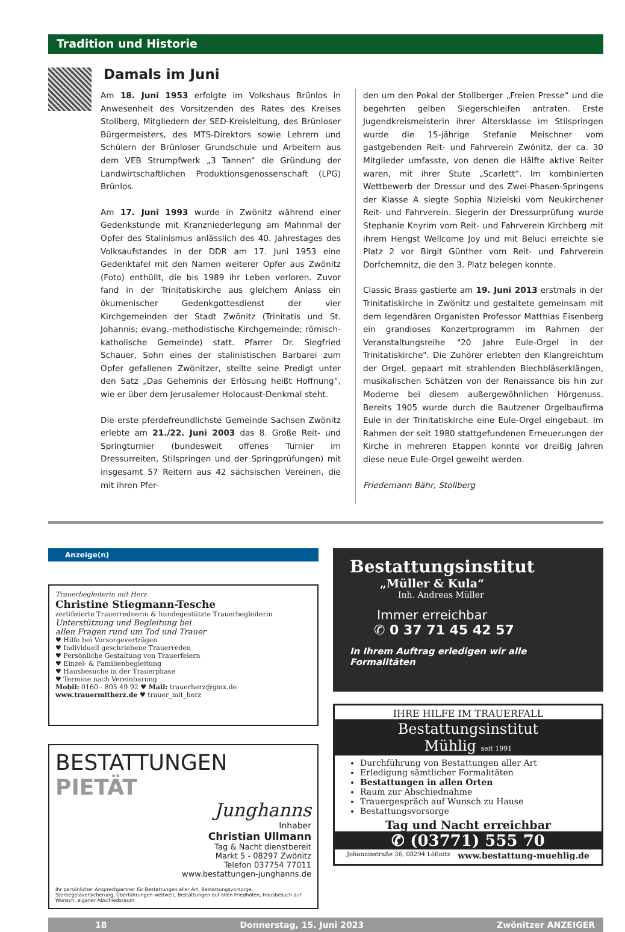Tradition und Historie
Damals im Juni
Am 18. Juni 1953 erfolgte im Volkshaus Brünlos in Anwesenheit des Vorsitzenden des Rates des Kreises Stollberg, Mitgliedern der SED-Kreisleitung, des Brünloser Bürgermeisters, des MTS-Direktors sowie Lehrern und Schülern der Brünloser Grundschule und Arbeitern aus dem VEB Strumpfwerk „3 Tannen“ die Gründung der Landwirtschaftlichen Produktionsgenossenschaft (LPG) Brünlos.
Am 17. Juni 1993 wurde in Zwönitz während einer Gedenkstunde mit Kranzniederlegung am Mahnmal der Opfer des Stalinismus anlässlich des 40. Jahrestages des Volksaufstandes in der DDR am 17. Juni 1953 eine Gedenktafel mit den Namen weiterer Opfer aus Zwönitz (Foto) enthüllt, die bis 1989 ihr Leben verloren. Zuvor fand in der Trinitatiskirche aus gleichem Anlass ein ökumenischer Gedenkgottesdienst der vier Kirchgemeinden der Stadt Zwönitz (Trinitatis und St. Johannis; evang.-methodistische Kirchgemeinde; römisch-katholische Gemeinde) statt. Pfarrer Dr. Siegfried Schauer, Sohn eines der stalinistischen Barbarei zum Opfer gefallenen Zwönitzer, stellte seine Predigt unter den Satz „Das Gehemnis der Erlösung heißt Hoffnung“, wie er über dem Jerusalemer Holocaust-Denkmal steht.
Die erste pferdefreundlichste Gemeinde Sachsen Zwönitz erlebte am 21./22. Juni 2003 das 8. Große Reit- und Springturnier (bundesweit offenes Turnier im Dressurreiten, Stilspringen und der Springprüfungen) mit insgesamt 57 Reitern aus 42 sächsischen Vereinen, die mit ihren Pfer-
den um den Pokal der Stollberger „Freien Presse“ und die begehrten gelben Siegerschleifen antraten. Erste Jugendkreismeisterin ihrer Altersklasse im Stilspringen wurde die 15-jährige Stefanie Meischner vom gastgebenden Reit- und Fahrverein Zwönitz, der ca. 30 Mitglieder umfasste, von denen die Hälfte aktive Reiter waren, mit ihrer Stute „Scarlett“. Im kombinierten Wettbewerb der Dressur und des Zwei-Phasen-Springens der Klasse A siegte Sophia Nizielski vom Neukirchener Reit- und Fahrverein. Siegerin der Dressurprüfung wurde Stephanie Knyrim vom Reit- und Fahrverein Kirchberg mit ihrem Hengst Wellcome Joy und mit Beluci erreichte sie Platz 2 vor Birgit Günther vom Reit- und Fahrverein Dorfchemnitz, die den 3. Platz belegen konnte.
Classic Brass gastierte am 19. Juni 2013 erstmals in der Trinitatiskirche in Zwönitz und gestaltete gemeinsam mit dem legendären Organisten Professor Matthias Eisenberg ein grandioses Konzertprogramm im Rahmen der Veranstaltungsreihe "20 Jahre Eule-Orgel in der Trinitatiskirche". Die Zuhörer erlebten den Klangreichtum der Orgel, gepaart mit strahlenden Blechbläserklängen, musikalischen Schätzen von der Renaissance bis hin zur Moderne bei diesem außergewöhnlichen Hörgenuss. Bereits 1905 wurde durch die Bautzener Orgelbaufirma Eule in der Trinitatiskirche eine Eule-Orgel eingebaut. Im Rahmen der seit 1980 stattgefundenen Erneuerungen der Kirche in mehreren Etappen konnte vor dreißig Jahren diese neue Eule-Orgel geweiht werden.
Friedemann Bähr, Stollberg
Anzeige(n)
Trauerbegleiterin mit Herz
Christine Stiegmann-Tesche
zertifizierte Trauerrednerin & hundegestützte Trauerbegleiterin
Unterstützung und Begleitung bei
allen Fragen rund um Tod und Trauer
♥ Hilfe bei Vorsorgeverträgen
♥ Individuell geschriebene Trauerreden
♥ Persönliche Gestaltung von Trauerfeiern
♥ Einzel- & Familienbegleitung
♥ Hausbesuche in der Trauerphase
♥ Termine nach Vereinbarung
Mobil: 0160 - 805 49 92 ♥ Mail: trauerherz@gmx.de
www.trauermitherz.de ♥ trauer_mit_herz
BESTATTUNGEN PIETÄT
Junghanns
Inhaber
Christian Ullmann
Tag & Nacht dienstbereit
Markt 5 - 08297 Zwönitz
Telefon 037754 77011
www.bestattungen-junghanns.de
Ihr persönlicher Ansprechpartner für Bestattungen aller Art, Bestattungsvorsorge, Sterbegeldversicherung, Überführungen weltweit, Bestattungen auf allen Friedhöfen, Hausbesuch auf Wunsch, eigener Abschiedsraum
Bestattungsinstitut
„Müller & Kula“
Inh. Andreas Müller
Immer erreichbar
✆ 0 37 71 45 42 57
In Ihrem Auftrag erledigen wir alle Formalitäten
IHRE HILFE IM TRAUERFALL
Bestattungsinstitut
Mühlig seit 1991
Durchführung von Bestattungen aller Art
Erledigung sämtlicher Formalitäten
Bestattungen in allen Orten
Raum zur Abschiednahme
Trauergespräch auf Wunsch zu Hause
Bestattungsvorsorge
Tag und Nacht erreichbar
✆ (03771) 555 70
Johannisstraße 36, 08294 Lößnitz www.bestattung-muehlig.de
18 Donnerstag, 15. Juni 2023 Zwönitzer ANZEIGER